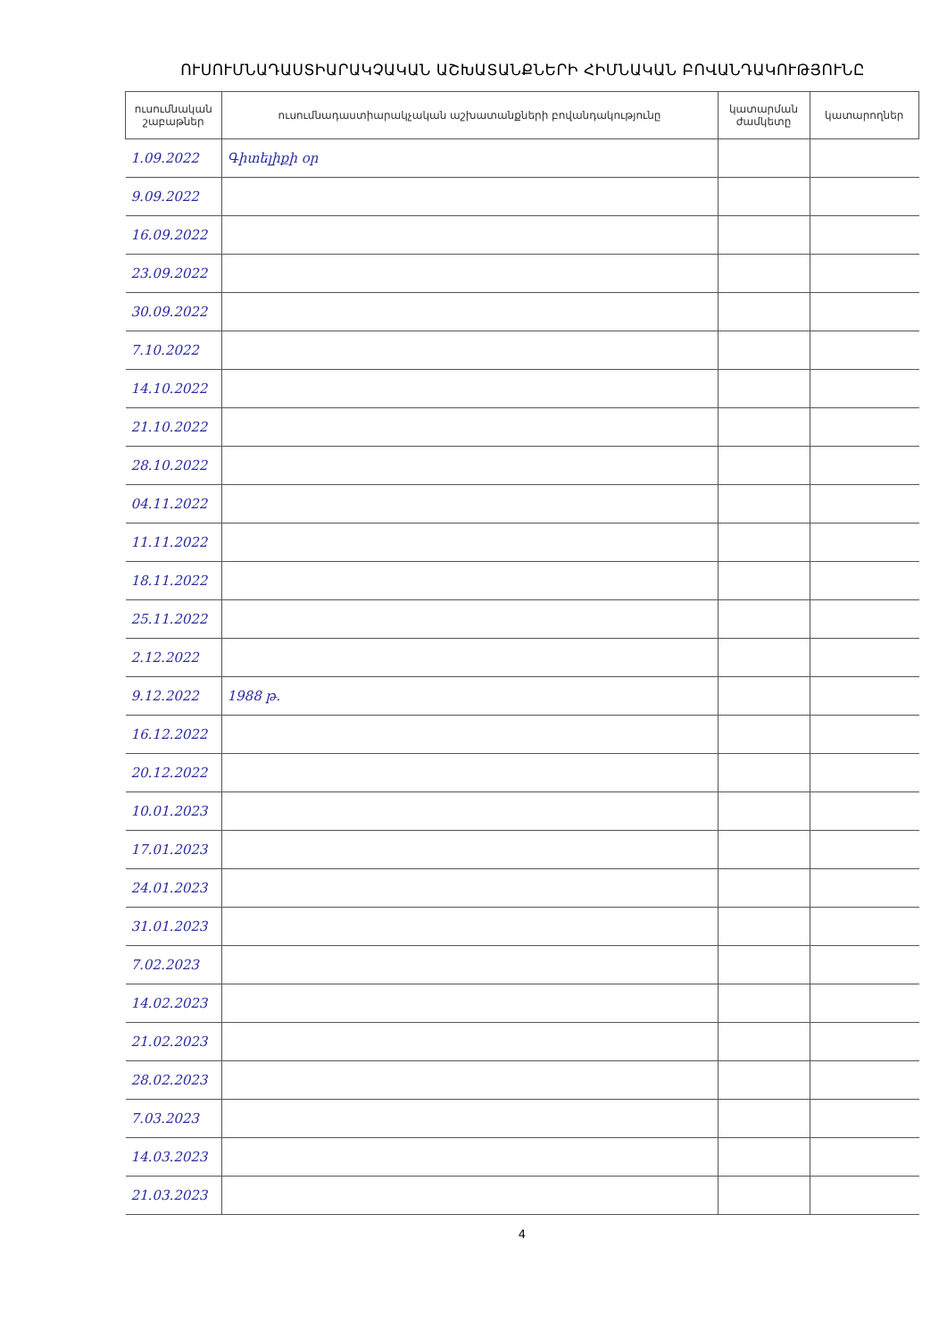ՈՒՍՈՒՄՆԱԴԱՍՏԻԱՐԱԿՉԱԿԱՆ ԱՇԽԱՏԱՆՔՆԵՐԻ ՀԻՄՆԱԿԱՆ ԲՈՎԱՆԴԱԿՈՒԹՅՈՒՆԸ
| ուսումնական շաբաթներ | ուսումնադաստիարակչական աշխատանքների բովանդակությունը | կատարման ժամկետը | կատարողներ |
| --- | --- | --- | --- |
| 1.09.2022 | Գիտելիքի օր | | |
| 9.09.2022 | | | |
| 16.09.2022 | | | |
| 23.09.2022 | | | |
| 30.09.2022 | | | |
| 7.10.2022 | | | |
| 14.10.2022 | | | |
| 21.10.2022 | | | |
| 28.10.2022 | | | |
| 04.11.2022 | | | |
| 11.11.2022 | | | |
| 18.11.2022 | | | |
| 25.11.2022 | | | |
| 2.12.2022 | | | |
| 9.12.2022 | 1988 թ. | | |
| 16.12.2022 | | | |
| 20.12.2022 | | | |
| 10.01.2023 | | | |
| 17.01.2023 | | | |
| 24.01.2023 | | | |
| 31.01.2023 | | | |
| 7.02.2023 | | | |
| 14.02.2023 | | | |
| 21.02.2023 | | | |
| 28.02.2023 | | | |
| 7.03.2023 | | | |
| 14.03.2023 | | | |
| 21.03.2023 | | | |
4